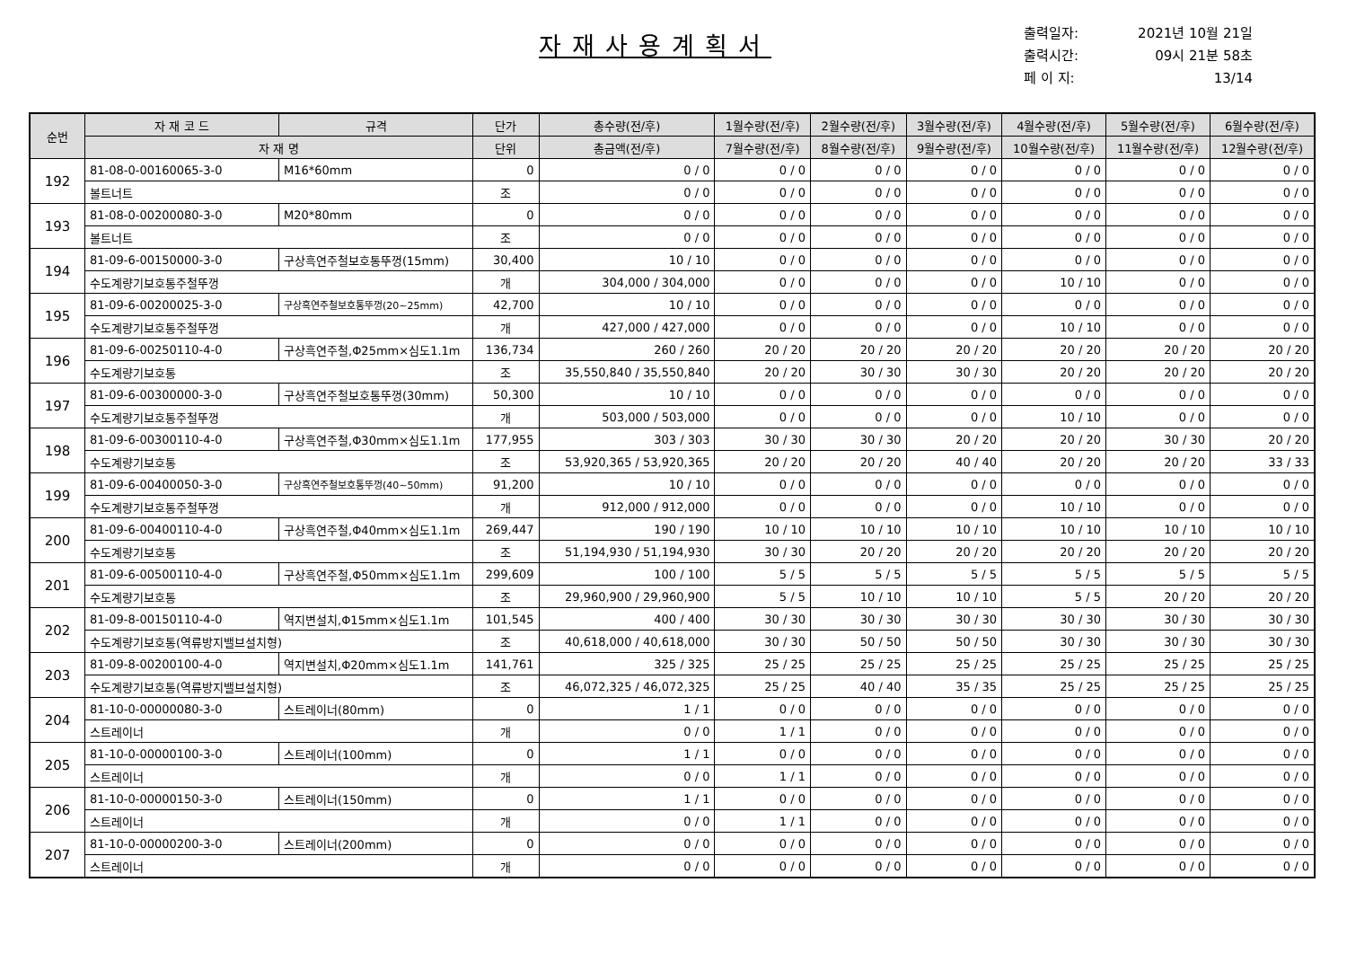자재사용계획서
출력일자: 2021년 10월 21일
출력시간: 09시 21분 58초
페 이 지: 13/14
| 순번 | 자 재 코 드 | 규격 | 단가 | 총수량(전/후) | 1월수량(전/후) | 2월수량(전/후) | 3월수량(전/후) | 4월수량(전/후) | 5월수량(전/후) | 6월수량(전/후) |
| --- | --- | --- | --- | --- | --- | --- | --- | --- | --- | --- |
| | 자 재 명 | | 단위 | 총금액(전/후) | 7월수량(전/후) | 8월수량(전/후) | 9월수량(전/후) | 10월수량(전/후) | 11월수량(전/후) | 12월수량(전/후) |
| 192 | 81-08-0-00160065-3-0 | M16*60mm | 0 | 0 / 0 | 0 / 0 | 0 / 0 | 0 / 0 | 0 / 0 | 0 / 0 | 0 / 0 |
| | 볼트너트 | | 조 | 0 / 0 | 0 / 0 | 0 / 0 | 0 / 0 | 0 / 0 | 0 / 0 | 0 / 0 |
| 193 | 81-08-0-00200080-3-0 | M20*80mm | 0 | 0 / 0 | 0 / 0 | 0 / 0 | 0 / 0 | 0 / 0 | 0 / 0 | 0 / 0 |
| | 볼트너트 | | 조 | 0 / 0 | 0 / 0 | 0 / 0 | 0 / 0 | 0 / 0 | 0 / 0 | 0 / 0 |
| 194 | 81-09-6-00150000-3-0 | 구상흑연주철보호통뚜껑(15mm) | 30,400 | 10 / 10 | 0 / 0 | 0 / 0 | 0 / 0 | 0 / 0 | 0 / 0 | 0 / 0 |
| | 수도계량기보호통주철뚜껑 | | 개 | 304,000 / 304,000 | 0 / 0 | 0 / 0 | 0 / 0 | 10 / 10 | 0 / 0 | 0 / 0 |
| 195 | 81-09-6-00200025-3-0 | 구상흑연주철보호통뚜껑(20~25mm) | 42,700 | 10 / 10 | 0 / 0 | 0 / 0 | 0 / 0 | 0 / 0 | 0 / 0 | 0 / 0 |
| | 수도계량기보호통주철뚜껑 | | 개 | 427,000 / 427,000 | 0 / 0 | 0 / 0 | 0 / 0 | 10 / 10 | 0 / 0 | 0 / 0 |
| 196 | 81-09-6-00250110-4-0 | 구상흑연주철,Φ25mm×심도1.1m | 136,734 | 260 / 260 | 20 / 20 | 20 / 20 | 20 / 20 | 20 / 20 | 20 / 20 | 20 / 20 |
| | 수도계량기보호통 | | 조 | 35,550,840 / 35,550,840 | 20 / 20 | 30 / 30 | 30 / 30 | 20 / 20 | 20 / 20 | 20 / 20 |
| 197 | 81-09-6-00300000-3-0 | 구상흑연주철보호통뚜껑(30mm) | 50,300 | 10 / 10 | 0 / 0 | 0 / 0 | 0 / 0 | 0 / 0 | 0 / 0 | 0 / 0 |
| | 수도계량기보호통주철뚜껑 | | 개 | 503,000 / 503,000 | 0 / 0 | 0 / 0 | 0 / 0 | 10 / 10 | 0 / 0 | 0 / 0 |
| 198 | 81-09-6-00300110-4-0 | 구상흑연주철,Φ30mm×심도1.1m | 177,955 | 303 / 303 | 30 / 30 | 30 / 30 | 20 / 20 | 20 / 20 | 30 / 30 | 20 / 20 |
| | 수도계량기보호통 | | 조 | 53,920,365 / 53,920,365 | 20 / 20 | 20 / 20 | 40 / 40 | 20 / 20 | 20 / 20 | 33 / 33 |
| 199 | 81-09-6-00400050-3-0 | 구상흑연주철보호통뚜껑(40~50mm) | 91,200 | 10 / 10 | 0 / 0 | 0 / 0 | 0 / 0 | 0 / 0 | 0 / 0 | 0 / 0 |
| | 수도계량기보호통주철뚜껑 | | 개 | 912,000 / 912,000 | 0 / 0 | 0 / 0 | 0 / 0 | 10 / 10 | 0 / 0 | 0 / 0 |
| 200 | 81-09-6-00400110-4-0 | 구상흑연주철,Φ40mm×심도1.1m | 269,447 | 190 / 190 | 10 / 10 | 10 / 10 | 10 / 10 | 10 / 10 | 10 / 10 | 10 / 10 |
| | 수도계량기보호통 | | 조 | 51,194,930 / 51,194,930 | 30 / 30 | 20 / 20 | 20 / 20 | 20 / 20 | 20 / 20 | 20 / 20 |
| 201 | 81-09-6-00500110-4-0 | 구상흑연주철,Φ50mm×심도1.1m | 299,609 | 100 / 100 | 5 / 5 | 5 / 5 | 5 / 5 | 5 / 5 | 5 / 5 | 5 / 5 |
| | 수도계량기보호통 | | 조 | 29,960,900 / 29,960,900 | 5 / 5 | 10 / 10 | 10 / 10 | 5 / 5 | 20 / 20 | 20 / 20 |
| 202 | 81-09-8-00150110-4-0 | 역지변설치,Φ15mm×심도1.1m | 101,545 | 400 / 400 | 30 / 30 | 30 / 30 | 30 / 30 | 30 / 30 | 30 / 30 | 30 / 30 |
| | 수도계량기보호통(역류방지밸브설치형) | | 조 | 40,618,000 / 40,618,000 | 30 / 30 | 50 / 50 | 50 / 50 | 30 / 30 | 30 / 30 | 30 / 30 |
| 203 | 81-09-8-00200100-4-0 | 역지변설치,Φ20mm×심도1.1m | 141,761 | 325 / 325 | 25 / 25 | 25 / 25 | 25 / 25 | 25 / 25 | 25 / 25 | 25 / 25 |
| | 수도계량기보호통(역류방지밸브설치형) | | 조 | 46,072,325 / 46,072,325 | 25 / 25 | 40 / 40 | 35 / 35 | 25 / 25 | 25 / 25 | 25 / 25 |
| 204 | 81-10-0-00000080-3-0 | 스트레이너(80mm) | 0 | 1 / 1 | 0 / 0 | 0 / 0 | 0 / 0 | 0 / 0 | 0 / 0 | 0 / 0 |
| | 스트레이너 | | 개 | 0 / 0 | 1 / 1 | 0 / 0 | 0 / 0 | 0 / 0 | 0 / 0 | 0 / 0 |
| 205 | 81-10-0-00000100-3-0 | 스트레이너(100mm) | 0 | 1 / 1 | 0 / 0 | 0 / 0 | 0 / 0 | 0 / 0 | 0 / 0 | 0 / 0 |
| | 스트레이너 | | 개 | 0 / 0 | 1 / 1 | 0 / 0 | 0 / 0 | 0 / 0 | 0 / 0 | 0 / 0 |
| 206 | 81-10-0-00000150-3-0 | 스트레이너(150mm) | 0 | 1 / 1 | 0 / 0 | 0 / 0 | 0 / 0 | 0 / 0 | 0 / 0 | 0 / 0 |
| | 스트레이너 | | 개 | 0 / 0 | 1 / 1 | 0 / 0 | 0 / 0 | 0 / 0 | 0 / 0 | 0 / 0 |
| 207 | 81-10-0-00000200-3-0 | 스트레이너(200mm) | 0 | 0 / 0 | 0 / 0 | 0 / 0 | 0 / 0 | 0 / 0 | 0 / 0 | 0 / 0 |
| | 스트레이너 | | 개 | 0 / 0 | 0 / 0 | 0 / 0 | 0 / 0 | 0 / 0 | 0 / 0 | 0 / 0 |